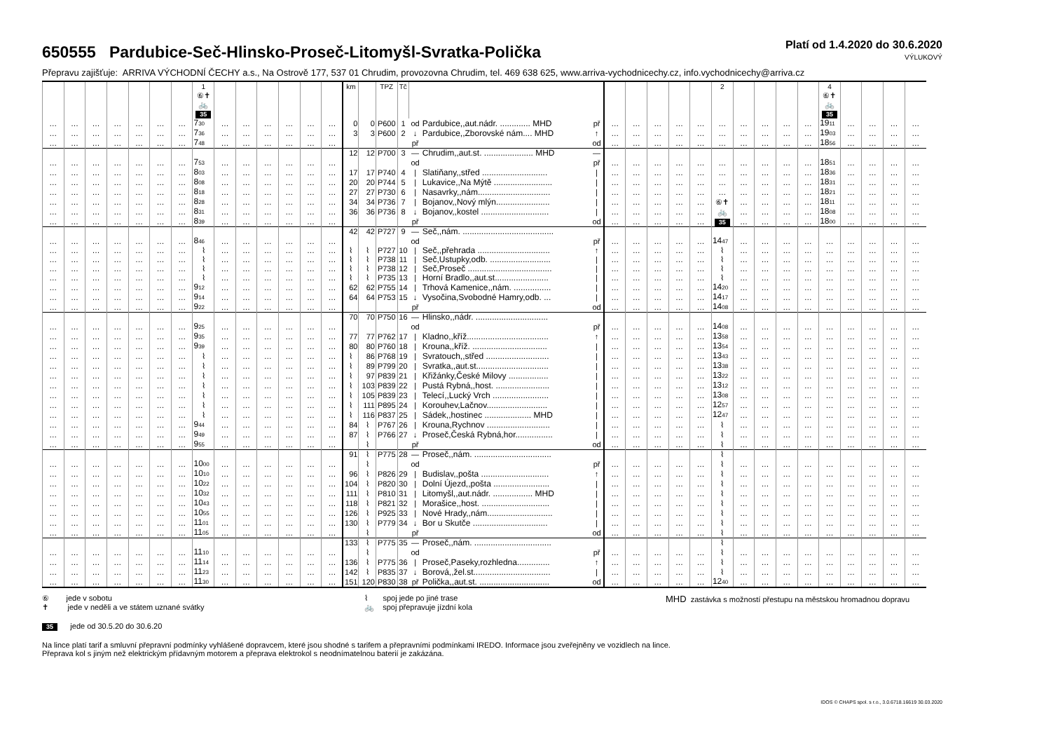650555 Pardubice-Seč-Hlinsko-Proseč-Litomyšl-Svratka-Polička
Platí od 1.4.2020 do 30.6.2020
VÝLUKOVÝ
Přepravu zajišťuje: ARRIVA VÝCHODNÍ ČECHY a.s., Na Ostrově 177, 537 01 Chrudim, provozovna Chrudim, tel. 469 638 625, www.arriva-vychodnicechy.cz, info.vychodnicechy@arriva.cz
| | | | | | | | 1 | | | | | | | km | | TPZ | Tč | | | | | | | | | 2 | | | | | 4 | | | | |
| | | | | | | | ⑥✝ | | | | | | | | | | | | | | | | | | | | | | | | ⑥✝ | | | | |
| | | | | | | | 🚲 | | | | | | | | | | | | | | | | | | | | | | | | 🚲 | | | | |
| | | | | | | | 35 | | | | | | | | | | | | | | | | | | | | | | | | 35 | | | | |
| … | … | … | … | … | … | … | 7 30 | … | … | … | … | … | … | 0 | 0 | P600 | 1 | od | Pardubice,,aut.nádr. ............. MHD | př | … | … | … | … | … | … | … | … | … | … | 19 11 | … | … | … | … |
| … | … | … | … | … | … | … | 7 36 | … | … | … | … | … | … | 3 | 3 | P600 | 2 | ↓ | Pardubice,,Zborovské nám.... MHD | ↑ | … | … | … | … | … | … | … | … | … | … | 19 03 | … | … | … | … |
| … | … | … | … | … | … | … | 7 48 | … | … | … | … | … | … | | | | | př | | od | … | … | … | … | … | … | … | … | … | … | 18 56 | … | … | … | … |
| | | | | | | | | | | | | | | 12 | 12 | P700 | 3 | — | Chrudim,,aut.st. ..................... MHD | — | | | | | | | | | | | | | | | |
| … | … | … | … | … | … | … | 7 53 | … | … | … | … | … | … | | | | | od | | př | … | … | … | … | … | … | … | … | … | … | 18 51 | … | … | … | … |
| … | … | … | … | … | … | … | 8 03 | … | … | … | … | … | … | 17 | 17 | P740 | 4 | / | Slatiňany,,střed ............................ | / | … | … | … | … | … | … | … | … | … | … | 18 36 | … | … | … | … |
| … | … | … | … | … | … | … | 8 08 | … | … | … | … | … | … | 20 | 20 | P744 | 5 | / | Lukavice,,Na Mýtě ......................... | / | … | … | … | … | … | … | … | … | … | … | 18 31 | … | … | … | … |
| … | … | … | … | … | … | … | 8 18 | … | … | … | … | … | … | 27 | 27 | P730 | 6 | / | Nasavrky,,nám............................... | / | … | … | … | … | … | … | … | … | … | … | 18 21 | … | … | … | … |
| … | … | … | … | … | … | … | 8 28 | … | … | … | … | … | … | 34 | 34 | P736 | 7 | / | Bojanov,,Nový mlýn....................... | / | … | … | … | … | … | ⑥✝ | … | … | … | … | 18 11 | … | … | … | … |
| … | … | … | … | … | … | … | 8 31 | … | … | … | … | … | … | 36 | 36 | P736 | 8 | ↓ | Bojanov,,kostel ............................. | / | … | … | … | … | … | 🚲 | … | … | … | … | 18 08 | … | … | … | … |
| … | … | … | … | … | … | … | 8 39 | … | … | … | … | … | … | | | | | př | | od | … | … | … | … | … | 35 | … | … | … | … | 18 00 | … | … | … | … |
| | | | | | | | | | | | | | | 42 | 42 | P727 | 9 | — | Seč,,nám. ....................................... | | | | | | | | | | | | | | | | |
| … | … | … | … | … | … | … | 8 46 | … | … | … | … | … | … | | | | | od | | př | … | … | … | … | … | 14 47 | … | … | … | … | … | … | … | … | … |
| … | … | … | … | … | … | … | ⌇ | … | … | … | … | … | … | ⌇ | ⌇ | P727 | 10 | / | Seč,,přehrada ............................... | ↑ | … | … | … | … | … | ⌇ | … | … | … | … | … | … | … | … | … |
| … | … | … | … | … | … | … | ⌇ | … | … | … | … | … | … | ⌇ | ⌇ | P738 | 11 | / | Seč,Ustupky,odb. .......................... | / | … | … | … | … | … | ⌇ | … | … | … | … | … | … | … | … | … |
| … | … | … | … | … | … | … | ⌇ | … | … | … | … | … | … | ⌇ | ⌇ | P738 | 12 | / | Seč,Proseč .................................... | / | … | … | … | … | … | ⌇ | … | … | … | … | … | … | … | … | … |
| … | … | … | … | … | … | … | ⌇ | … | … | … | … | … | … | ⌇ | ⌇ | P735 | 13 | / | Horní Bradlo,,aut.st....................... | / | … | … | … | … | … | ⌇ | … | … | … | … | … | … | … | … | … |
| … | … | … | … | … | … | … | 9 12 | … | … | … | … | … | … | 62 | 62 | P755 | 14 | / | Trhová Kamenice,,nám. ................ | / | … | … | … | … | … | 14 20 | … | … | … | … | … | … | … | … | … |
| … | … | … | … | … | … | … | 9 14 | … | … | … | … | … | … | 64 | 64 | P753 | 15 | ↓ | Vysočina,Svobodné Hamry,odb. ... | / | … | … | … | … | … | 14 17 | … | … | … | … | … | … | … | … | … |
| … | … | … | … | … | … | … | 9 22 | … | … | … | … | … | … | | | | | př | | od | … | … | … | … | … | 14 08 | … | … | … | … | … | … | … | … | … |
| | | | | | | | | | | | | | | 70 | 70 | P750 | 16 | — | Hlinsko,,nádr. ............................... | | | | | | | | | | | | | | | | |
| … | … | … | … | … | … | … | 9 25 | … | … | … | … | … | … | | | | | od | | př | … | … | … | … | … | 14 08 | … | … | … | … | … | … | … | … | … |
| … | … | … | … | … | … | … | 9 35 | … | … | … | … | … | … | 77 | 77 | P762 | 17 | / | Kladno,,kříž................................... | ↑ | … | … | … | … | … | 13 58 | … | … | … | … | … | … | … | … | … |
| … | … | … | … | … | … | … | 9 39 | … | … | … | … | … | … | 80 | 80 | P760 | 18 | / | Krouna,,kříž. ................................ | / | … | … | … | … | … | 13 54 | … | … | … | … | … | … | … | … | … |
| … | … | … | … | … | … | … | ⌇ | … | … | … | … | … | … | ⌇ | 86 | P768 | 19 | / | Svratouch,,střed ........................... | / | … | … | … | … | … | 13 43 | … | … | … | … | … | … | … | … | … |
| … | … | … | … | … | … | … | ⌇ | … | … | … | … | … | … | ⌇ | 89 | P799 | 20 | / | Svratka,,aut.st............................... | / | … | … | … | … | … | 13 38 | … | … | … | … | … | … | … | … | … |
| … | … | … | … | … | … | … | ⌇ | … | … | … | … | … | … | ⌇ | 97 | P839 | 21 | / | Křižánky,České Milovy ................. | / | … | … | … | … | … | 13 22 | … | … | … | … | … | … | … | … | … |
| … | … | … | … | … | … | … | ⌇ | … | … | … | … | … | … | ⌇ | 103 | P839 | 22 | / | Pustá Rybná,,host. ....................... | / | … | … | … | … | … | 13 12 | … | … | … | … | … | … | … | … | … |
| … | … | … | … | … | … | … | ⌇ | … | … | … | … | … | … | ⌇ | 105 | P839 | 23 | / | Telecí,,Lucký Vrch ........................ | / | … | … | … | … | … | 13 08 | … | … | … | … | … | … | … | … | … |
| … | … | … | … | … | … | … | ⌇ | … | … | … | … | … | … | ⌇ | 111 | P895 | 24 | / | Korouhev,Lačnov.......................... | / | … | … | … | … | … | 12 57 | … | … | … | … | … | … | … | … | … |
| … | … | … | … | … | … | … | ⌇ | … | … | … | … | … | … | ⌇ | 116 | P837 | 25 | / | Sádek,,hostinec .................... MHD | / | … | … | … | … | … | 12 47 | … | … | … | … | … | … | … | … | … |
| … | … | … | … | … | … | … | 9 44 | … | … | … | … | … | … | 84 | ⌇ | P767 | 26 | / | Krouna,Rychnov ........................... | / | … | … | … | … | … | ⌇ | … | … | … | … | … | … | … | … | … |
| … | … | … | … | … | … | … | 9 49 | … | … | … | … | … | … | 87 | ⌇ | P766 | 27 | ↓ | Proseč,Česká Rybná,hor................ | / | … | … | … | … | … | ⌇ | … | … | … | … | … | … | … | … | … |
| … | … | … | … | … | … | … | 9 55 | … | … | … | … | … | … | | ⌇ | | | př | | od | … | … | … | … | … | ⌇ | … | … | … | … | … | … | … | … | … |
| | | | | | | | | | | | | | | 91 | ⌇ | P775 | 28 | — | Proseč,,nám. ................................. | | | | | | | ⌇ | | | | | | | | | |
| … | … | … | … | … | … | … | 10 00 | … | … | … | … | … | … | | ⌇ | | | od | | př | … | … | … | … | … | ⌇ | … | … | … | … | … | … | … | … | … |
| … | … | … | … | … | … | … | 10 10 | … | … | … | … | … | … | 96 | ⌇ | P826 | 29 | / | Budislav,,pošta ............................. | ↑ | … | … | … | … | … | ⌇ | … | … | … | … | … | … | … | … | … |
| … | … | … | … | … | … | … | 10 22 | … | … | … | … | … | … | 104 | ⌇ | P820 | 30 | / | Dolní Újezd,,pošta ........................ | / | … | … | … | … | … | ⌇ | … | … | … | … | … | … | … | … | … |
| … | … | … | … | … | … | … | 10 32 | … | … | … | … | … | … | 111 | ⌇ | P810 | 31 | / | Litomyšl,,aut.nádr. ................. MHD | / | … | … | … | … | … | ⌇ | … | … | … | … | … | … | … | … | … |
| … | … | … | … | … | … | … | 10 43 | … | … | … | … | … | … | 118 | ⌇ | P821 | 32 | / | Morašice,,host. ............................. | / | … | … | … | … | … | ⌇ | … | … | … | … | … | … | … | … | … |
| … | … | … | … | … | … | … | 10 55 | … | … | … | … | … | … | 126 | ⌇ | P925 | 33 | / | Nové Hrady,,nám............................ | / | … | … | … | … | … | ⌇ | … | … | … | … | … | … | … | … | … |
| … | … | … | … | … | … | … | 11 01 | … | … | … | … | … | … | 130 | ⌇ | P779 | 34 | ↓ | Bor u Skutče ................................ | / | … | … | … | … | … | ⌇ | … | … | … | … | … | … | … | … | … |
| … | … | … | … | … | … | … | 11 05 | … | … | … | … | … | … | | ⌇ | | | př | | od | … | … | … | … | … | ⌇ | … | … | … | … | … | … | … | … | … |
| | | | | | | | | | | | | | | 133 | ⌇ | P775 | 35 | — | Proseč,,nám. ................................. | | | | | | | ⌇ | | | | | | | | | |
| … | … | … | … | … | … | … | 11 10 | … | … | … | … | … | … | | ⌇ | | | od | | př | … | … | … | … | … | ⌇ | … | … | … | … | … | … | … | … | … |
| … | … | … | … | … | … | … | 11 14 | … | … | … | … | … | … | 136 | ⌇ | P775 | 36 | / | Proseč,Paseky,rozhledna.............. | ↑ | … | … | … | … | … | ⌇ | … | … | … | … | … | … | … | … | … |
| … | … | … | … | … | … | … | 11 23 | … | … | … | … | … | … | 142 | ⌇ | P835 | 37 | ↓ | Borová,,žel.st................................. | / | … | … | … | … | … | ⌇ | … | … | … | … | … | … | … | … | … |
| … | … | … | … | … | … | … | 11 30 | … | … | … | … | … | … | 151 | 120 | P830 | 38 | př | Polička,,aut.st. .............................. | od | … | … | … | … | … | 12 40 | … | … | … | … | … | … | … | … | … |
⑥ jede v sobotu
✝ jede v neděli a ve státem uznané svátky
⌇ spoj jede po jiné trase
🚲 spoj přepravuje jízdní kola
MHD zastávka s možností přestupu na městskou hromadnou dopravu
35 jede od 30.5.20 do 30.6.20
Na lince platí tarif a smluvní přepravní podmínky vyhlášené dopravcem, které jsou shodné s tarifem a přepravními podmínkami IREDO. Informace jsou zveřejněny ve vozidlech na lince.
Přeprava kol s jiným než elektrickým přídavným motorem a přeprava elektrokol s neodnímatelnou baterií je zakázána.
IDOS © CHAPS spol. s r.o., 3.0.6718.16619 30.03.2020